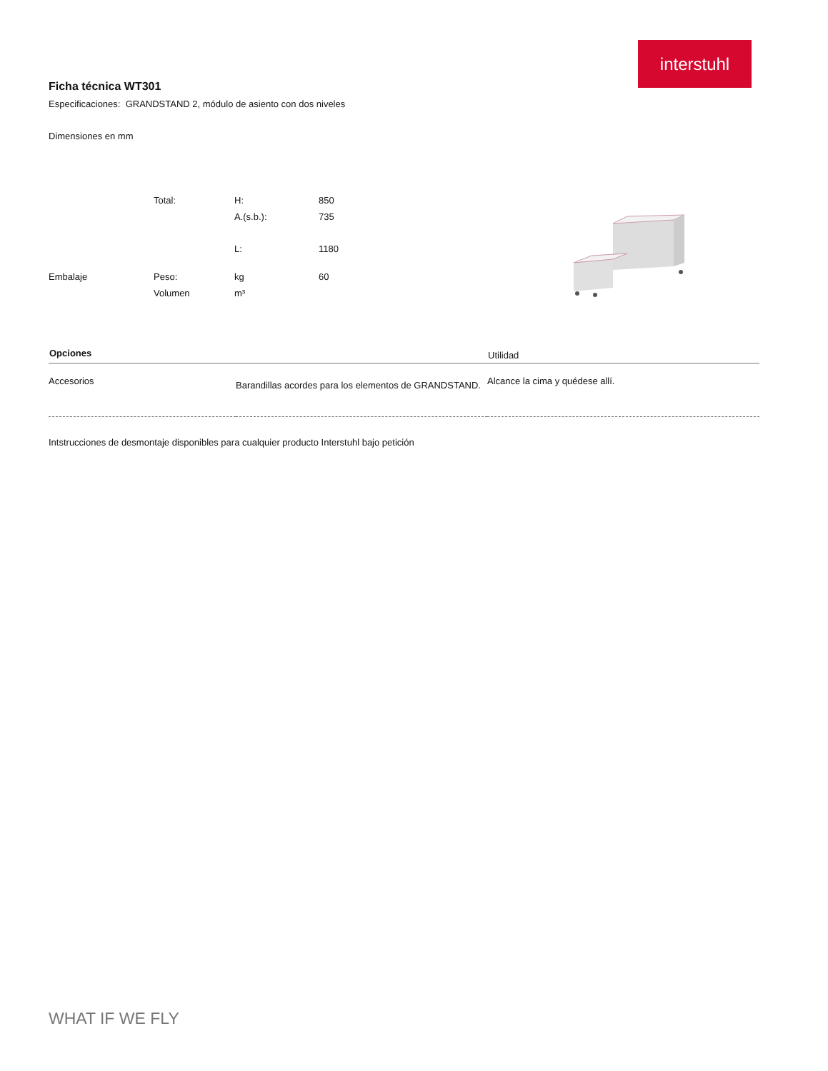interstuhl
Ficha técnica WT301
Especificaciones: GRANDSTAND 2, módulo de asiento con dos niveles
Dimensiones en mm
| | Total: | H: | 850 |
| | | A.(s.b.): | 735 |
| | | L: | 1180 |
| Embalaje | Peso: | kg | 60 |
| | Volumen | m³ | |
| Opciones | | Utilidad |
| --- | --- | --- |
| Accesorios | Barandillas acordes para los elementos de GRANDSTAND. | Alcance la cima y quédese allí. |
Intstrucciones de desmontaje disponibles para cualquier producto Interstuhl bajo petición
WHAT IF WE FLY